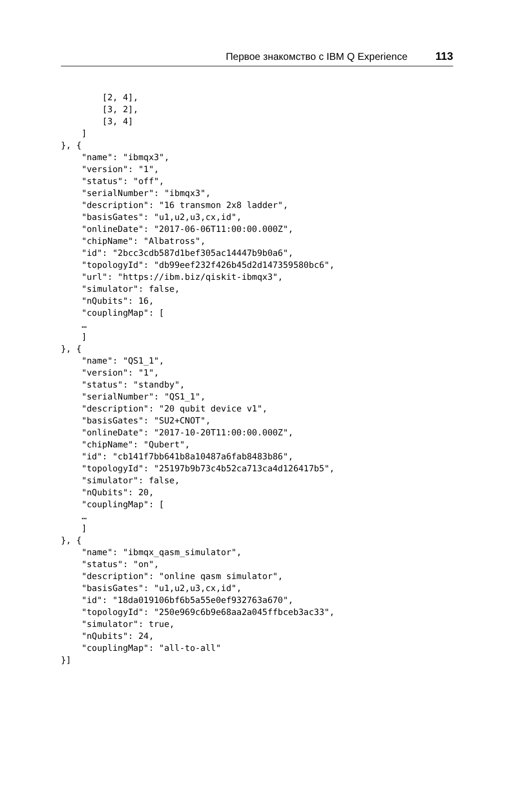Первое знакомство с IBM Q Experience 113
        [2, 4],
        [3, 2],
        [3, 4]
    ]
}, {
    "name": "ibmqx3",
    "version": "1",
    "status": "off",
    "serialNumber": "ibmqx3",
    "description": "16 transmon 2x8 ladder",
    "basisGates": "u1,u2,u3,cx,id",
    "onlineDate": "2017-06-06T11:00:00.000Z",
    "chipName": "Albatross",
    "id": "2bcc3cdb587d1bef305ac14447b9b0a6",
    "topologyId": "db99eef232f426b45d2d147359580bc6",
    "url": "https://ibm.biz/qiskit-ibmqx3",
    "simulator": false,
    "nQubits": 16,
    "couplingMap": [
    …
    ]
}, {
    "name": "QS1_1",
    "version": "1",
    "status": "standby",
    "serialNumber": "QS1_1",
    "description": "20 qubit device v1",
    "basisGates": "SU2+CNOT",
    "onlineDate": "2017-10-20T11:00:00.000Z",
    "chipName": "Qubert",
    "id": "cb141f7bb641b8a10487a6fab8483b86",
    "topologyId": "25197b9b73c4b52ca713ca4d126417b5",
    "simulator": false,
    "nQubits": 20,
    "couplingMap": [
    …
    ]
}, {
    "name": "ibmqx_qasm_simulator",
    "status": "on",
    "description": "online qasm simulator",
    "basisGates": "u1,u2,u3,cx,id",
    "id": "18da019106bf6b5a55e0ef932763a670",
    "topologyId": "250e969c6b9e68aa2a045ffbceb3ac33",
    "simulator": true,
    "nQubits": 24,
    "couplingMap": "all-to-all"
}]